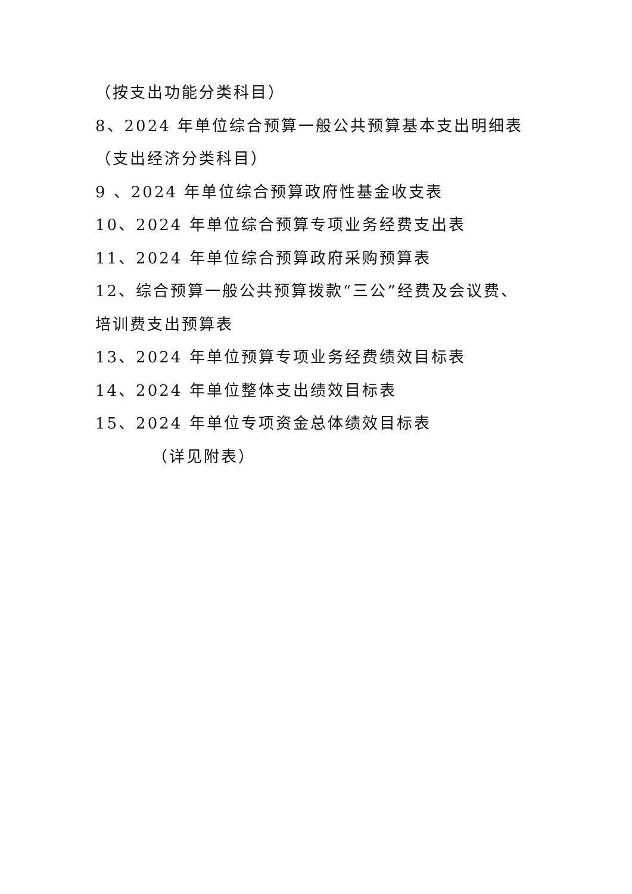（按支出功能分类科目）
8、2024 年单位综合预算一般公共预算基本支出明细表
（支出经济分类科目）
9 、2024 年单位综合预算政府性基金收支表
10、2024 年单位综合预算专项业务经费支出表
11、2024 年单位综合预算政府采购预算表
12、综合预算一般公共预算拨款“三公”经费及会议费、
培训费支出预算表
13、2024 年单位预算专项业务经费绩效目标表
14、2024 年单位整体支出绩效目标表
15、2024 年单位专项资金总体绩效目标表
（详见附表）